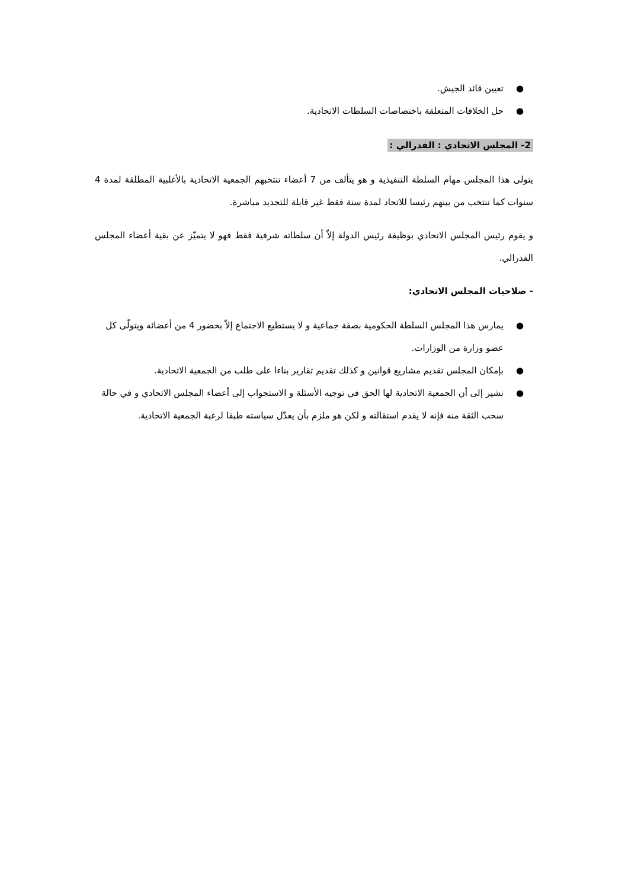● تعيين قائد الجيش.
● حل الخلافات المتعلقة باختصاصات السلطات الاتحادية.
2- المجلس الاتحادي : الفدرالي :
يتولى هذا المجلس مهام السلطة التنفيذية و هو يتألف من 7 أعضاء تنتخبهم الجمعية الاتحادية بالأغلبية المطلقة لمدة 4 سنوات كما تنتخب من بينهم رئيسا للاتحاد لمدة سنة فقط غير قابلة للتجديد مباشرة.
و يقوم رئيس المجلس الاتحادي بوظيفة رئيس الدولة إلاّ أن سلطاته شرفية فقط فهو لا يتميّز عن بقية أعضاء المجلس الفدرالي.
- صلاحيات المجلس الاتحادي:
● يمارس هذا المجلس السلطة الحكومية بصفة جماعية و لا يستطيع الاجتماع إلاّ بحضور 4 من أعضائه ويتولّى كل عضو وزارة من الوزارات.
● بإمكان المجلس تقديم مشاريع قوانين و كذلك تقديم تقارير بناءا على طلب من الجمعية الاتحادية.
● نشير إلى أن الجمعية الاتحادية لها الحق في توجيه الأسئلة و الاستجواب إلى أعضاء المجلس الاتحادي و في حالة سحب الثقة منه فإنه لا يقدم استقالته و لكن هو ملزم بأن يعدّل سياسته طبقا لرغبة الجمعية الاتحادية.